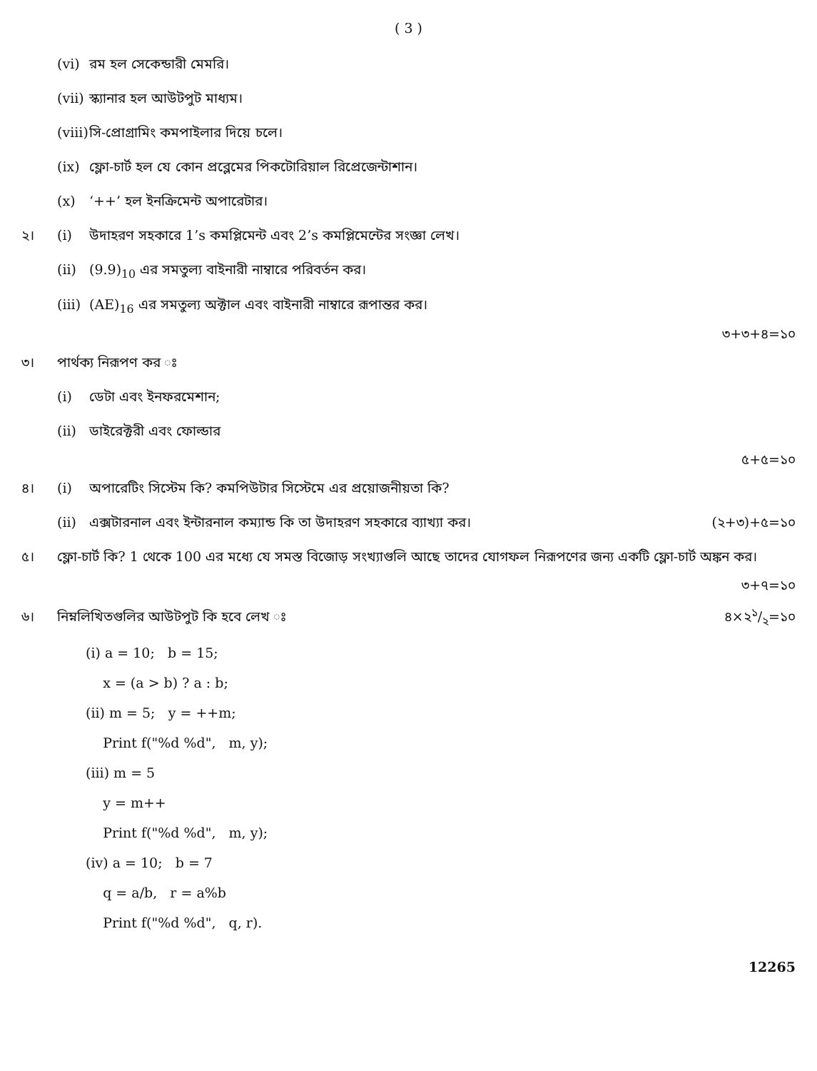( 3 )
(vi) রম হল সেকেন্ডারী মেমরি।
(vii) স্ক্যানার হল আউটপুট মাধ্যম।
(viii) সি-প্রোগ্রামিং কমপাইলার দিয়ে চলে।
(ix) ফ্লো-চার্ট হল যে কোন প্রব্লেমের পিকটোরিয়াল রিপ্রেজেন্টাশান।
(x) ‘++’ হল ইনক্রিমেন্ট অপারেটার।
২। (i) উদাহরণ সহকারে 1’s কমপ্লিমেন্ট এবং 2’s কমপ্লিমেন্টের সংজ্ঞা লেখ।
(ii) (9.9)<sub>10</sub> এর সমতুল্য বাইনারী নাম্বারে পরিবর্তন কর।
(iii) (AE)<sub>16</sub> এর সমতুল্য অক্টাল এবং বাইনারী নাম্বারে রূপান্তর কর।
৩+৩+৪=১০
৩। পার্থক্য নিরূপণ কর ঃ
(i) ডেটা এবং ইনফরমেশান;
(ii) ডাইরেক্টরী এবং ফোল্ডার
৫+৫=১০
৪। (i) অপারেটিং সিস্টেম কি? কমপিউটার সিস্টেমে এর প্রয়োজনীয়তা কি?
(ii) এক্সটারনাল এবং ইন্টারনাল কম্যান্ড কি তা উদাহরণ সহকারে ব্যাখ্যা কর। (২+৩)+৫=১০
৫। ফ্লো-চার্ট কি? 1 থেকে 100 এর মধ্যে যে সমস্ত বিজোড় সংখ্যাগুলি আছে তাদের যোগফল নিরূপণের জন্য একটি ফ্লো-চার্ট অঙ্কন কর।
৩+৭=১০
৬। নিম্নলিখিতগুলির আউটপুট কি হবে লেখ ঃ ৪×২১/২=১০
(i) a = 10; b = 15;
x = (a > b) ? a : b;
(ii) m = 5; y = ++m;
Print f("%d %d", m, y);
(iii) m = 5
y = m++
Print f("%d %d", m, y);
(iv) a = 10; b = 7
q = a/b, r = a%b
Print f("%d %d", q, r).
12265